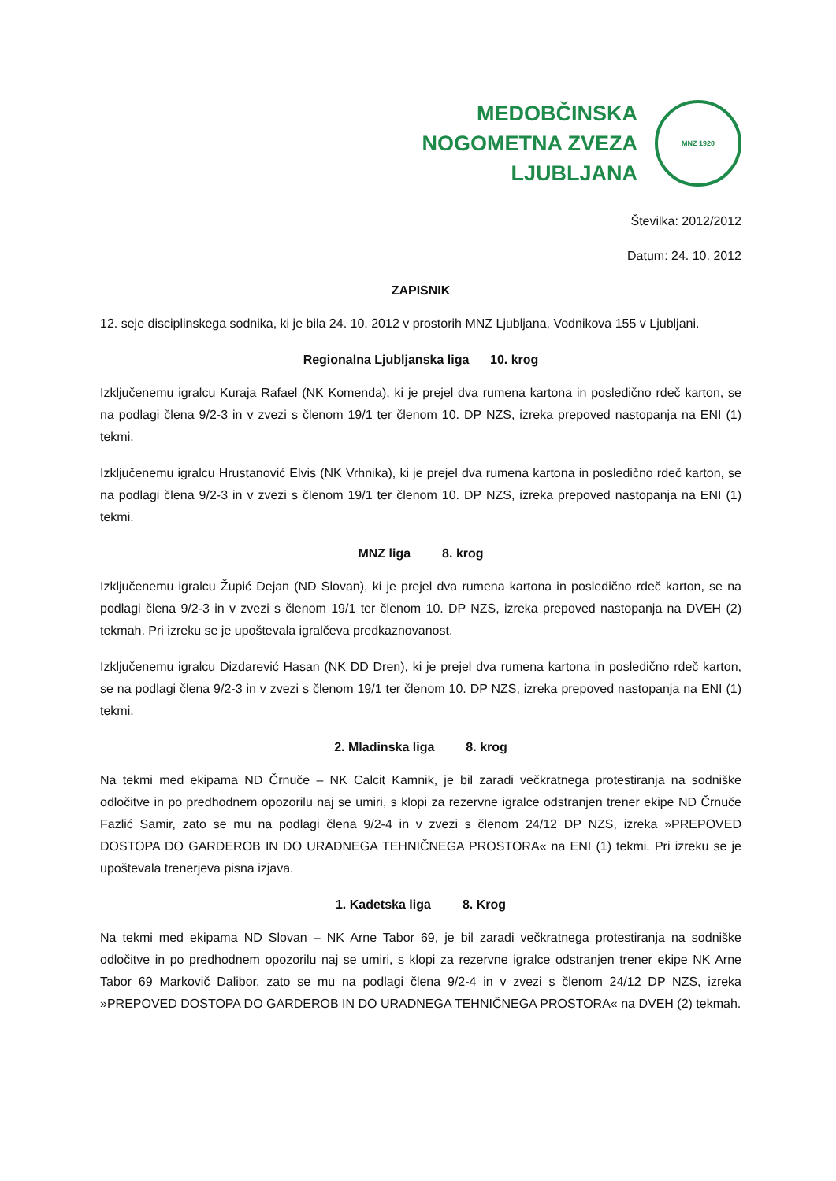MEDOBČINSKA
NOGOMETNA ZVEZA
LJUBLJANA
MNZ 1920
Številka: 2012/2012
Datum: 24. 10. 2012
ZAPISNIK
12. seje disciplinskega sodnika, ki je bila 24. 10. 2012 v prostorih MNZ Ljubljana, Vodnikova 155 v Ljubljani.
Regionalna Ljubljanska liga 10. krog
Izključenemu igralcu Kuraja Rafael (NK Komenda), ki je prejel dva rumena kartona in posledično rdeč karton, se na podlagi člena 9/2-3 in v zvezi s členom 19/1 ter členom 10. DP NZS, izreka prepoved nastopanja na ENI (1) tekmi.
Izključenemu igralcu Hrustanović Elvis (NK Vrhnika), ki je prejel dva rumena kartona in posledično rdeč karton, se na podlagi člena 9/2-3 in v zvezi s členom 19/1 ter členom 10. DP NZS, izreka prepoved nastopanja na ENI (1) tekmi.
MNZ liga 8. krog
Izključenemu igralcu Župić Dejan (ND Slovan), ki je prejel dva rumena kartona in posledično rdeč karton, se na podlagi člena 9/2-3 in v zvezi s členom 19/1 ter členom 10. DP NZS, izreka prepoved nastopanja na DVEH (2) tekmah. Pri izreku se je upoštevala igralčeva predkaznovanost.
Izključenemu igralcu Dizdarević Hasan (NK DD Dren), ki je prejel dva rumena kartona in posledično rdeč karton, se na podlagi člena 9/2-3 in v zvezi s členom 19/1 ter členom 10. DP NZS, izreka prepoved nastopanja na ENI (1) tekmi.
2. Mladinska liga 8. krog
Na tekmi med ekipama ND Črnuče – NK Calcit Kamnik, je bil zaradi večkratnega protestiranja na sodniške odločitve in po predhodnem opozorilu naj se umiri, s klopi za rezervne igralce odstranjen trener ekipe ND Črnuče Fazlić Samir, zato se mu na podlagi člena 9/2-4 in v zvezi s členom 24/12 DP NZS, izreka »PREPOVED DOSTOPA DO GARDEROB IN DO URADNEGA TEHNIČNEGA PROSTORA« na ENI (1) tekmi. Pri izreku se je upoštevala trenerjeva pisna izjava.
1. Kadetska liga 8. Krog
Na tekmi med ekipama ND Slovan – NK Arne Tabor 69, je bil zaradi večkratnega protestiranja na sodniške odločitve in po predhodnem opozorilu naj se umiri, s klopi za rezervne igralce odstranjen trener ekipe NK Arne Tabor 69 Markovič Dalibor, zato se mu na podlagi člena 9/2-4 in v zvezi s členom 24/12 DP NZS, izreka »PREPOVED DOSTOPA DO GARDEROB IN DO URADNEGA TEHNIČNEGA PROSTORA« na DVEH (2) tekmah.